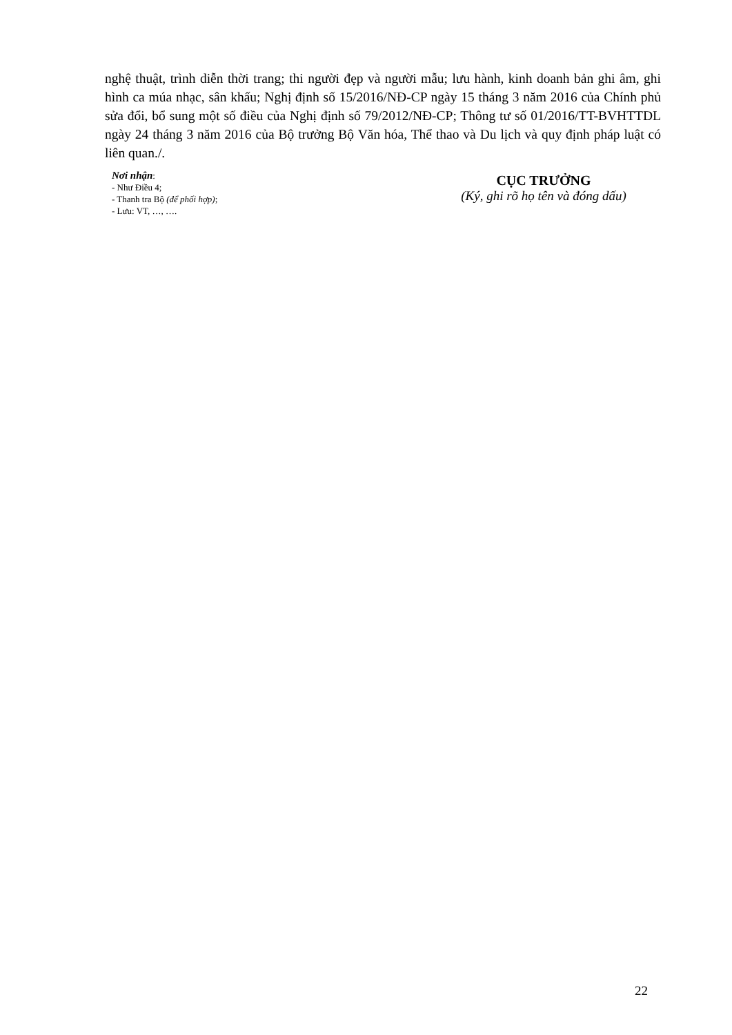nghệ thuật, trình diễn thời trang; thi người đẹp và người mẫu; lưu hành, kinh doanh bản ghi âm, ghi hình ca múa nhạc, sân khấu; Nghị định số 15/2016/NĐ-CP ngày 15 tháng 3 năm 2016 của Chính phủ sửa đổi, bổ sung một số điều của Nghị định số 79/2012/NĐ-CP; Thông tư số 01/2016/TT-BVHTTDL ngày 24 tháng 3 năm 2016 của Bộ trưởng Bộ Văn hóa, Thể thao và Du lịch và quy định pháp luật có liên quan./.
Nơi nhận:
- Như Điều 4;
- Thanh tra Bộ (để phối hợp);
- Lưu: VT, …, ….
CỤC TRƯỞNG
(Ký, ghi rõ họ tên và đóng dấu)
22